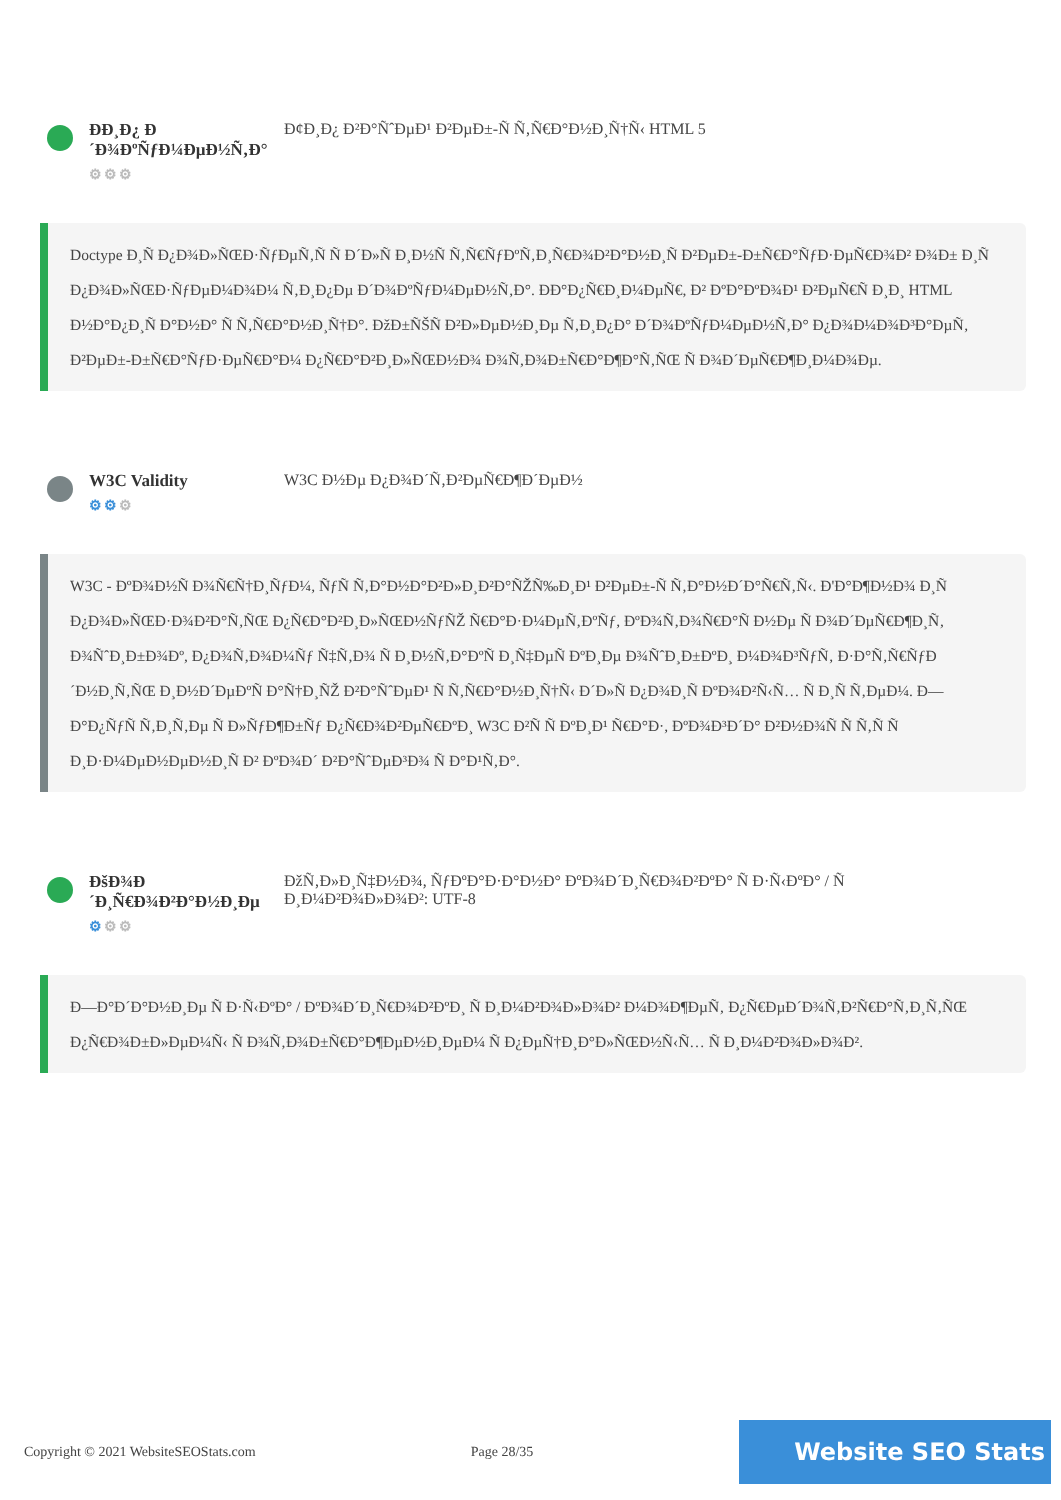ÐÐ¸Ð¿ Ð´Ð¾ÐºÑƒÐ¼ÐµÐ½Ñ‚Ð°
⚙⚙⚙
Ð¢Ð¸Ð¿ Ð²Ð°ÑˆÐµÐ¹ Ð²ÐµÐ±-Ñ Ñ‚Ñ€Ð°Ð½Ð¸Ñ†Ñ‹ HTML 5
Doctype Ð¸Ñ Ð¿Ð¾Ð»ÑŒÐ·ÑƒÐµÑ‚Ñ Ñ Ð´Ð»Ñ Ð¸Ð½Ñ Ñ‚Ñ€ÑƒÐºÑ‚Ð¸Ñ€Ð¾Ð²Ð°Ð½Ð¸Ñ Ð²ÐµÐ±-Ð±Ñ€Ð°ÑƒÐ·ÐµÑ€Ð¾Ð² Ð¾Ð± Ð¸Ñ Ð¿Ð¾Ð»ÑŒÐ·ÑƒÐµÐ¼Ð¾Ð¼ Ñ‚Ð¸Ð¿Ðµ Ð´Ð¾ÐºÑƒÐ¼ÐµÐ½Ñ‚Ð°. ÐÐ°Ð¿Ñ€Ð¸Ð¼ÐµÑ€, Ð² ÐºÐ°ÐºÐ¾Ð¹ Ð²ÐµÑ€Ñ Ð¸Ð¸ HTML Ð½Ð°Ð¿Ð¸Ñ Ð°Ð½Ð° Ñ Ñ‚Ñ€Ð°Ð½Ð¸Ñ†Ð°. ÐžÐ±ÑŠÑ Ð²Ð»ÐµÐ½Ð¸Ðµ Ñ‚Ð¸Ð¿Ð° Ð´Ð¾ÐºÑƒÐ¼ÐµÐ½Ñ‚Ð° Ð¿Ð¾Ð¼Ð¾Ð³Ð°ÐµÑ‚ Ð²ÐµÐ±-Ð±Ñ€Ð°ÑƒÐ·ÐµÑ€Ð°Ð¼ Ð¿Ñ€Ð°Ð²Ð¸Ð»ÑŒÐ½Ð¾ Ð¾Ñ‚Ð¾Ð±Ñ€Ð°Ð¶Ð°Ñ‚ÑŒ Ñ Ð¾Ð´ÐµÑ€Ð¶Ð¸Ð¼Ð¾Ðµ.
W3C Validity
⚙⚙⚙
W3C Ð½Ðµ Ð¿Ð¾Ð´Ñ‚Ð²ÐµÑ€Ð¶Ð´ÐµÐ½
W3C - ÐºÐ¾Ð½Ñ Ð¾Ñ€Ñ†Ð¸ÑƒÐ¼, ÑƒÑ Ñ‚Ð°Ð½Ð°Ð²Ð»Ð¸Ð²Ð°ÑŽÑ‰Ð¸Ð¹ Ð²ÐµÐ±-Ñ Ñ‚Ð°Ð½Ð´Ð°Ñ€Ñ‚Ñ‹. Ð'Ð°Ð¶Ð½Ð¾ Ð¸Ñ Ð¿Ð¾Ð»ÑŒÐ·Ð¾Ð²Ð°Ñ‚ÑŒ Ð¿Ñ€Ð°Ð²Ð¸Ð»ÑŒÐ½ÑƒÑŽ Ñ€Ð°Ð·Ð¼ÐµÑ‚ÐºÑƒ, ÐºÐ¾Ñ‚Ð¾Ñ€Ð°Ñ Ð½Ðµ Ñ Ð¾Ð´ÐµÑ€Ð¶Ð¸Ñ‚ Ð¾ÑˆÐ¸Ð±Ð¾Ðº, Ð¿Ð¾Ñ‚Ð¾Ð¼Ñƒ Ñ‡Ñ‚Ð¾ Ñ Ð¸Ð½Ñ‚Ð°ÐºÑ Ð¸Ñ‡ÐµÑ ÐºÐ¸Ðµ Ð¾ÑˆÐ¸Ð±ÐºÐ¸ Ð¼Ð¾Ð³ÑƒÑ‚ Ð·Ð°Ñ‚Ñ€ÑƒÐ´Ð½Ð¸Ñ‚ÑŒ Ð¸Ð½Ð´ÐµÐºÑ Ð°Ñ†Ð¸ÑŽ Ð²Ð°ÑˆÐµÐ¹ Ñ Ñ‚Ñ€Ð°Ð½Ð¸Ñ†Ñ‹ Ð´Ð»Ñ Ð¿Ð¾Ð¸Ñ ÐºÐ¾Ð²Ñ‹Ñ… Ñ Ð¸Ñ Ñ‚ÐµÐ¼. Ð—Ð°Ð¿ÑƒÑ Ñ‚Ð¸Ñ‚Ðµ Ñ Ð»ÑƒÐ¶Ð±Ñƒ Ð¿Ñ€Ð¾Ð²ÐµÑ€ÐºÐ¸ W3C Ð²Ñ Ñ ÐºÐ¸Ð¹ Ñ€Ð°Ð·, ÐºÐ¾Ð³Ð´Ð° Ð²Ð½Ð¾Ñ Ñ Ñ‚Ñ Ñ Ð¸Ð·Ð¼ÐµÐ½ÐµÐ½Ð¸Ñ Ð² ÐºÐ¾Ð´ Ð²Ð°ÑˆÐµÐ³Ð¾ Ñ Ð°Ð¹Ñ‚Ð°.
ÐšÐ¾Ð´Ð¸Ñ€Ð¾Ð²Ð°Ð½Ð¸Ðµ
⚙⚙⚙
ÐžÑ‚Ð»Ð¸Ñ‡Ð½Ð¾, ÑƒÐºÐ°Ð·Ð°Ð½Ð° ÐºÐ¾Ð´Ð¸Ñ€Ð¾Ð²ÐºÐ° Ñ Ð·Ñ‹ÐºÐ° / Ñ Ð¸Ð¼Ð²Ð¾Ð»Ð¾Ð²: UTF-8
Ð—Ð°Ð´Ð°Ð½Ð¸Ðµ Ñ Ð·Ñ‹ÐºÐ° / ÐºÐ¾Ð´Ð¸Ñ€Ð¾Ð²ÐºÐ¸ Ñ Ð¸Ð¼Ð²Ð¾Ð»Ð¾Ð² Ð¼Ð¾Ð¶ÐµÑ‚ Ð¿Ñ€ÐµÐ´Ð¾Ñ‚Ð²Ñ€Ð°Ñ‚Ð¸Ñ‚ÑŒ Ð¿Ñ€Ð¾Ð±Ð»ÐµÐ¼Ñ‹ Ñ Ð¾Ñ‚Ð¾Ð±Ñ€Ð°Ð¶ÐµÐ½Ð¸ÐµÐ¼ Ñ Ð¿ÐµÑ†Ð¸Ð°Ð»ÑŒÐ½Ñ‹Ñ… Ñ Ð¸Ð¼Ð²Ð¾Ð»Ð¾Ð².
Copyright © 2021 WebsiteSEOStats.com Page 28/35 Website SEO Stats